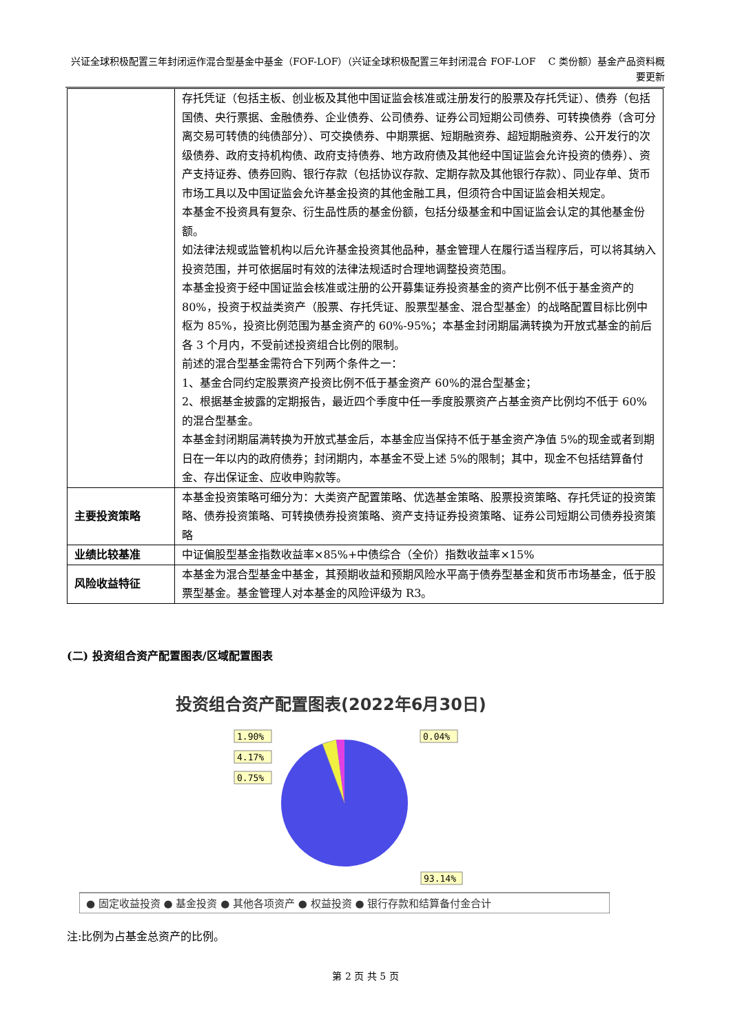兴证全球积极配置三年封闭运作混合型基金中基金（FOF-LOF）（兴证全球积极配置三年封闭混合 FOF-LOF　 C 类份额）基金产品资料概要更新
| | 存托凭证（包括主板、创业板及其他中国证监会核准或注册发行的股票及存托凭证）、债券（包括国债、央行票据、金融债券、企业债券、公司债券、证券公司短期公司债券、可转换债券（含可分离交易可转债的纯债部分）、可交换债券、中期票据、短期融资券、超短期融资券、公开发行的次级债券、政府支持机构债、政府支持债券、地方政府债及其他经中国证监会允许投资的债券）、资产支持证券、债券回购、银行存款（包括协议存款、定期存款及其他银行存款）、同业存单、货币市场工具以及中国证监会允许基金投资的其他金融工具，但须符合中国证监会相关规定。 本基金不投资具有复杂、衍生品性质的基金份额，包括分级基金和中国证监会认定的其他基金份额。 如法律法规或监管机构以后允许基金投资其他品种，基金管理人在履行适当程序后，可以将其纳入投资范围，并可依据届时有效的法律法规适时合理地调整投资范围。 本基金投资于经中国证监会核准或注册的公开募集证券投资基金的资产比例不低于基金资产的 80%，投资于权益类资产（股票、存托凭证、股票型基金、混合型基金）的战略配置目标比例中枢为 85%，投资比例范围为基金资产的 60%-95%；本基金封闭期届满转换为开放式基金的前后各 3 个月内，不受前述投资组合比例的限制。 前述的混合型基金需符合下列两个条件之一： 1、基金合同约定股票资产投资比例不低于基金资产 60%的混合型基金； 2、根据基金披露的定期报告，最近四个季度中任一季度股票资产占基金资产比例均不低于 60%的混合型基金。 本基金封闭期届满转换为开放式基金后，本基金应当保持不低于基金资产净值 5%的现金或者到期日在一年以内的政府债券；封闭期内，本基金不受上述 5%的限制；其中，现金不包括结算备付金、存出保证金、应收申购款等。 |
| 主要投资策略 | 本基金投资策略可细分为：大类资产配置策略、优选基金策略、股票投资策略、存托凭证的投资策略、债券投资策略、可转换债券投资策略、资产支持证券投资策略、证券公司短期公司债券投资策略 |
| 业绩比较基准 | 中证偏股型基金指数收益率×85%+中债综合（全价）指数收益率×15% |
| 风险收益特征 | 本基金为混合型基金中基金，其预期收益和预期风险水平高于债券型基金和货币市场基金，低于股票型基金。基金管理人对本基金的风险评级为 R3。 |
(二) 投资组合资产配置图表/区域配置图表
投资组合资产配置图表(2022年6月30日)
1.90%
4.17%
0.75%
0.04%
93.14%
● 固定收益投资 ● 基金投资 ● 其他各项资产 ● 权益投资 ● 银行存款和结算备付金合计
注:比例为占基金总资产的比例。
第 2 页 共 5 页